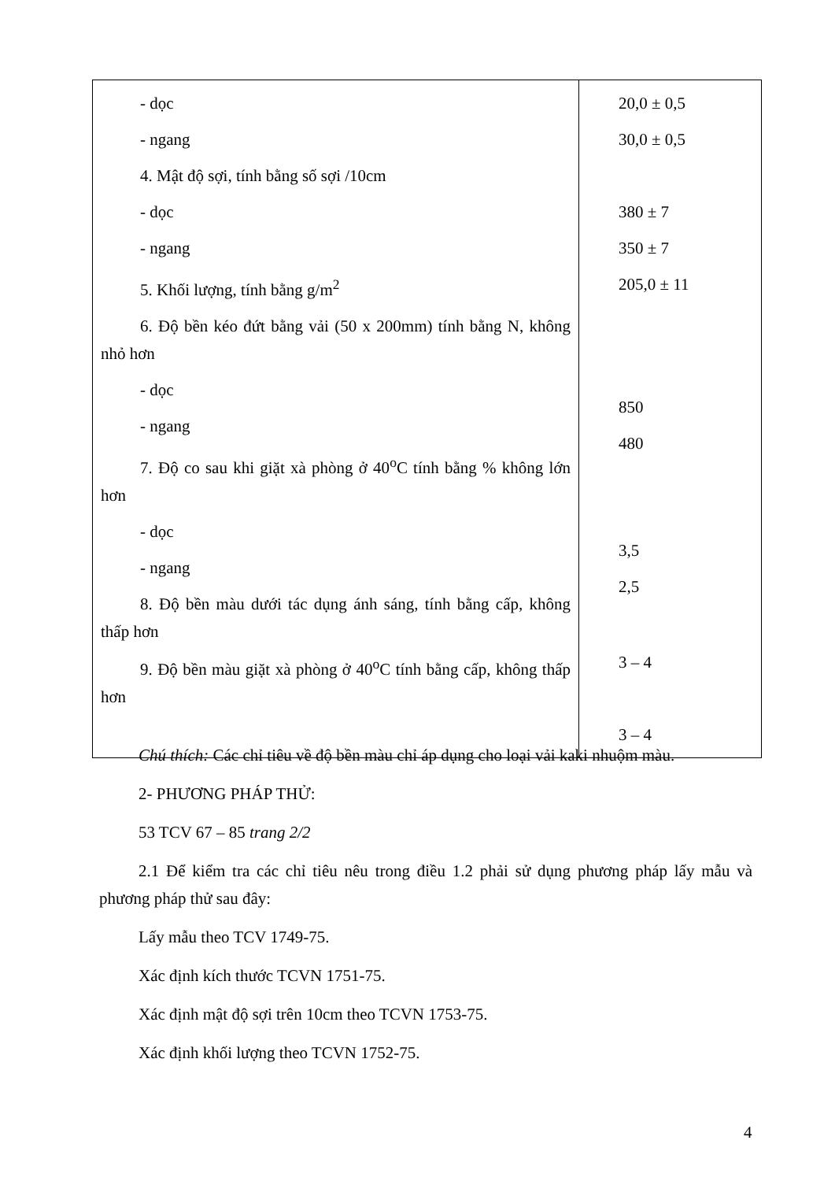| - dọc - ngang 4. Mật độ sợi, tính bằng số sợi /10cm - dọc - ngang 5. Khối lượng, tính bằng g/m<sup>2</sup> 6. Độ bền kéo đứt bằng vải (50 x 200mm) tính bằng N, không nhỏ hơn - dọc - ngang 7. Độ co sau khi giặt xà phòng ở 40<sup>o</sup>C tính bằng % không lớn hơn - dọc - ngang 8. Độ bền màu dưới tác dụng ánh sáng, tính bằng cấp, không thấp hơn 9. Độ bền màu giặt xà phòng ở 40<sup>o</sup>C tính bằng cấp, không thấp hơn | 20,0 ± 0,5 30,0 ± 0,5 380 ± 7 350 ± 7 205,0 ± 11 850 480 3,5 2,5 3 – 4 3 – 4 |
Chú thích: Các chỉ tiêu về độ bền màu chỉ áp dụng cho loại vải kaki nhuộm màu.
2- PHƯƠNG PHÁP THỬ:
53 TCV 67 – 85 trang 2/2
2.1 Để kiểm tra các chỉ tiêu nêu trong điều 1.2 phải sử dụng phương pháp lấy mẫu và phương pháp thử sau đây:
Lấy mẫu theo TCV 1749-75.
Xác định kích thước TCVN 1751-75.
Xác định mật độ sợi trên 10cm theo TCVN 1753-75.
Xác định khối lượng theo TCVN 1752-75.
4